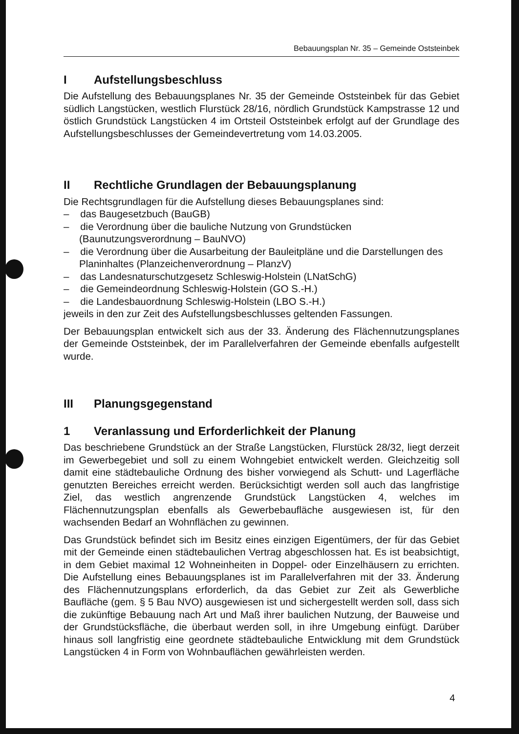Bebauungsplan Nr. 35 – Gemeinde Oststeinbek
I Aufstellungsbeschluss
Die Aufstellung des Bebauungsplanes Nr. 35 der Gemeinde Oststeinbek für das Gebiet südlich Langstücken, westlich Flurstück 28/16, nördlich Grundstück Kampstrasse 12 und östlich Grundstück Langstücken 4 im Ortsteil Oststeinbek erfolgt auf der Grundlage des Aufstellungsbeschlusses der Gemeindevertretung vom 14.03.2005.
II Rechtliche Grundlagen der Bebauungsplanung
Die Rechtsgrundlagen für die Aufstellung dieses Bebauungsplanes sind:
– das Baugesetzbuch (BauGB)
– die Verordnung über die bauliche Nutzung von Grundstücken (Baunutzungsverordnung – BauNVO)
– die Verordnung über die Ausarbeitung der Bauleitpläne und die Darstellungen des Planinhaltes (Planzeichenverordnung – PlanzV)
– das Landesnaturschutzgesetz Schleswig-Holstein (LNatSchG)
– die Gemeindeordnung Schleswig-Holstein (GO S.-H.)
– die Landesbauordnung Schleswig-Holstein (LBO S.-H.)
jeweils in den zur Zeit des Aufstellungsbeschlusses geltenden Fassungen.
Der Bebauungsplan entwickelt sich aus der 33. Änderung des Flächennutzungsplanes der Gemeinde Oststeinbek, der im Parallelverfahren der Gemeinde ebenfalls aufgestellt wurde.
III Planungsgegenstand
1 Veranlassung und Erforderlichkeit der Planung
Das beschriebene Grundstück an der Straße Langstücken, Flurstück 28/32, liegt derzeit im Gewerbegebiet und soll zu einem Wohngebiet entwickelt werden. Gleichzeitig soll damit eine städtebauliche Ordnung des bisher vorwiegend als Schutt- und Lagerfläche genutzten Bereiches erreicht werden. Berücksichtigt werden soll auch das langfristige Ziel, das westlich angrenzende Grundstück Langstücken 4, welches im Flächennutzungsplan ebenfalls als Gewerbebaufläche ausgewiesen ist, für den wachsenden Bedarf an Wohnflächen zu gewinnen.
Das Grundstück befindet sich im Besitz eines einzigen Eigentümers, der für das Gebiet mit der Gemeinde einen städtebaulichen Vertrag abgeschlossen hat. Es ist beabsichtigt, in dem Gebiet maximal 12 Wohneinheiten in Doppel- oder Einzelhäusern zu errichten. Die Aufstellung eines Bebauungsplanes ist im Parallelverfahren mit der 33. Änderung des Flächennutzungsplans erforderlich, da das Gebiet zur Zeit als Gewerbliche Baufläche (gem. § 5 Bau NVO) ausgewiesen ist und sichergestellt werden soll, dass sich die zukünftige Bebauung nach Art und Maß ihrer baulichen Nutzung, der Bauweise und der Grundstücksfläche, die überbaut werden soll, in ihre Umgebung einfügt. Darüber hinaus soll langfristig eine geordnete städtebauliche Entwicklung mit dem Grundstück Langstücken 4 in Form von Wohnbauflächen gewährleisten werden.
4